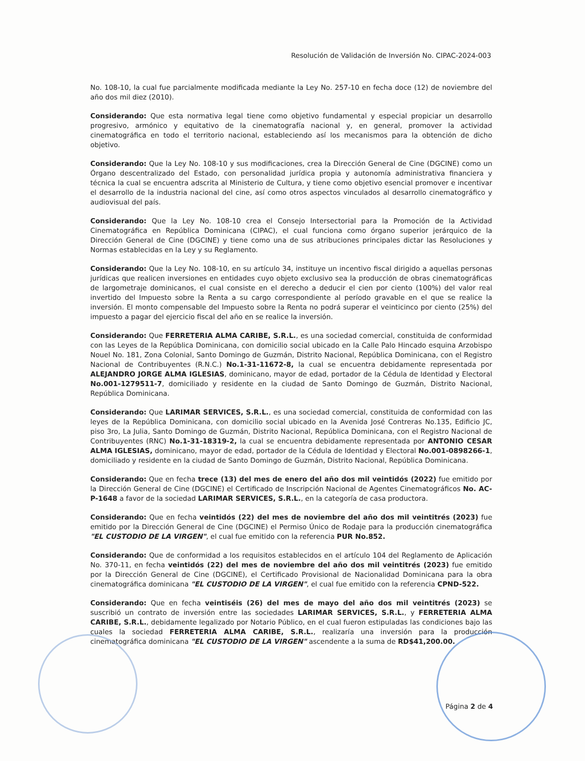Resolución de Validación de Inversión No. CIPAC-2024-003
No. 108-10, la cual fue parcialmente modificada mediante la Ley No. 257-10 en fecha doce (12) de noviembre del año dos mil diez (2010).
Considerando: Que esta normativa legal tiene como objetivo fundamental y especial propiciar un desarrollo progresivo, armónico y equitativo de la cinematografía nacional y, en general, promover la actividad cinematográfica en todo el territorio nacional, estableciendo así los mecanismos para la obtención de dicho objetivo.
Considerando: Que la Ley No. 108-10 y sus modificaciones, crea la Dirección General de Cine (DGCINE) como un Órgano descentralizado del Estado, con personalidad jurídica propia y autonomía administrativa financiera y técnica la cual se encuentra adscrita al Ministerio de Cultura, y tiene como objetivo esencial promover e incentivar el desarrollo de la industria nacional del cine, así como otros aspectos vinculados al desarrollo cinematográfico y audiovisual del país.
Considerando: Que la Ley No. 108-10 crea el Consejo Intersectorial para la Promoción de la Actividad Cinematográfica en República Dominicana (CIPAC), el cual funciona como órgano superior jerárquico de la Dirección General de Cine (DGCINE) y tiene como una de sus atribuciones principales dictar las Resoluciones y Normas establecidas en la Ley y su Reglamento.
Considerando: Que la Ley No. 108-10, en su artículo 34, instituye un incentivo fiscal dirigido a aquellas personas jurídicas que realicen inversiones en entidades cuyo objeto exclusivo sea la producción de obras cinematográficas de largometraje dominicanos, el cual consiste en el derecho a deducir el cien por ciento (100%) del valor real invertido del Impuesto sobre la Renta a su cargo correspondiente al período gravable en el que se realice la inversión. El monto compensable del Impuesto sobre la Renta no podrá superar el veinticinco por ciento (25%) del impuesto a pagar del ejercicio fiscal del año en se realice la inversión.
Considerando: Que FERRETERIA ALMA CARIBE, S.R.L., es una sociedad comercial, constituida de conformidad con las Leyes de la República Dominicana, con domicilio social ubicado en la Calle Palo Hincado esquina Arzobispo Nouel No. 181, Zona Colonial, Santo Domingo de Guzmán, Distrito Nacional, República Dominicana, con el Registro Nacional de Contribuyentes (R.N.C.) No.1-31-11672-8, la cual se encuentra debidamente representada por ALEJANDRO JORGE ALMA IGLESIAS, dominicano, mayor de edad, portador de la Cédula de Identidad y Electoral No.001-1279511-7, domiciliado y residente en la ciudad de Santo Domingo de Guzmán, Distrito Nacional, República Dominicana.
Considerando: Que LARIMAR SERVICES, S.R.L., es una sociedad comercial, constituida de conformidad con las leyes de la República Dominicana, con domicilio social ubicado en la Avenida José Contreras No.135, Edificio JC, piso 3ro, La Julia, Santo Domingo de Guzmán, Distrito Nacional, República Dominicana, con el Registro Nacional de Contribuyentes (RNC) No.1-31-18319-2, la cual se encuentra debidamente representada por ANTONIO CESAR ALMA IGLESIAS, dominicano, mayor de edad, portador de la Cédula de Identidad y Electoral No.001-0898266-1, domiciliado y residente en la ciudad de Santo Domingo de Guzmán, Distrito Nacional, República Dominicana.
Considerando: Que en fecha trece (13) del mes de enero del año dos mil veintidós (2022) fue emitido por la Dirección General de Cine (DGCINE) el Certificado de Inscripción Nacional de Agentes Cinematográficos No. AC-P-1648 a favor de la sociedad LARIMAR SERVICES, S.R.L., en la categoría de casa productora.
Considerando: Que en fecha veintidós (22) del mes de noviembre del año dos mil veintitrés (2023) fue emitido por la Dirección General de Cine (DGCINE) el Permiso Único de Rodaje para la producción cinematográfica "EL CUSTODIO DE LA VIRGEN", el cual fue emitido con la referencia PUR No.852.
Considerando: Que de conformidad a los requisitos establecidos en el artículo 104 del Reglamento de Aplicación No. 370-11, en fecha veintidós (22) del mes de noviembre del año dos mil veintitrés (2023) fue emitido por la Dirección General de Cine (DGCINE), el Certificado Provisional de Nacionalidad Dominicana para la obra cinematográfica dominicana "EL CUSTODIO DE LA VIRGEN", el cual fue emitido con la referencia CPND-522.
Considerando: Que en fecha veintiséis (26) del mes de mayo del año dos mil veintitrés (2023) se suscribió un contrato de inversión entre las sociedades LARIMAR SERVICES, S.R.L., y FERRETERIA ALMA CARIBE, S.R.L., debidamente legalizado por Notario Público, en el cual fueron estipuladas las condiciones bajo las cuales la sociedad FERRETERIA ALMA CARIBE, S.R.L., realizaría una inversión para la producción cinematográfica dominicana "EL CUSTODIO DE LA VIRGEN" ascendente a la suma de RD$41,200.00.
Página 2 de 4